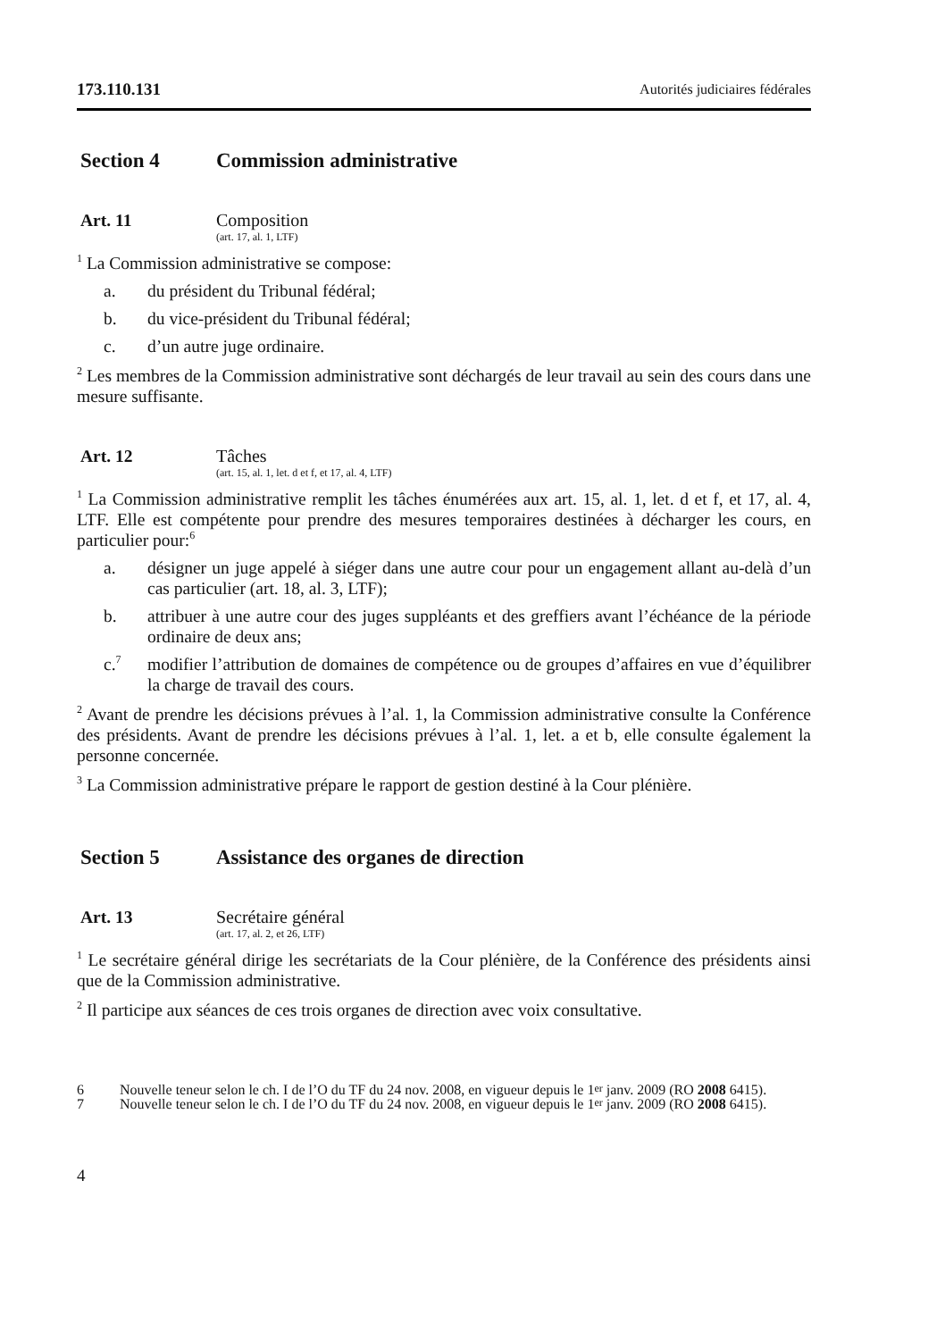173.110.131 Autorités judiciaires fédérales
Section 4 Commission administrative
Art. 11 Composition
(art. 17, al. 1, LTF)
<sup>1</sup> La Commission administrative se compose:
a. du président du Tribunal fédéral;
b. du vice-président du Tribunal fédéral;
c. d’un autre juge ordinaire.
<sup>2</sup> Les membres de la Commission administrative sont déchargés de leur travail au sein des cours dans une mesure suffisante.
Art. 12 Tâches
(art. 15, al. 1, let. d et f, et 17, al. 4, LTF)
<sup>1</sup> La Commission administrative remplit les tâches énumérées aux art. 15, al. 1, let. d et f, et 17, al. 4, LTF. Elle est compétente pour prendre des mesures temporaires destinées à décharger les cours, en particulier pour:<sup>6</sup>
a. désigner un juge appelé à siéger dans une autre cour pour un engagement allant au-delà d’un cas particulier (art. 18, al. 3, LTF);
b. attribuer à une autre cour des juges suppléants et des greffiers avant l’échéance de la période ordinaire de deux ans;
c.<sup>7</sup> modifier l’attribution de domaines de compétence ou de groupes d’affaires en vue d’équilibrer la charge de travail des cours.
<sup>2</sup> Avant de prendre les décisions prévues à l’al. 1, la Commission administrative consulte la Conférence des présidents. Avant de prendre les décisions prévues à l’al. 1, let. a et b, elle consulte également la personne concernée.
<sup>3</sup> La Commission administrative prépare le rapport de gestion destiné à la Cour plénière.
Section 5 Assistance des organes de direction
Art. 13 Secrétaire général
(art. 17, al. 2, et 26, LTF)
<sup>1</sup> Le secrétaire général dirige les secrétariats de la Cour plénière, de la Conférence des présidents ainsi que de la Commission administrative.
<sup>2</sup> Il participe aux séances de ces trois organes de direction avec voix consultative.
6 Nouvelle teneur selon le ch. I de l’O du TF du 24 nov. 2008, en vigueur depuis le 1<sup>er</sup> janv. 2009 (RO 2008 6415).
7 Nouvelle teneur selon le ch. I de l’O du TF du 24 nov. 2008, en vigueur depuis le 1<sup>er</sup> janv. 2009 (RO 2008 6415).
4